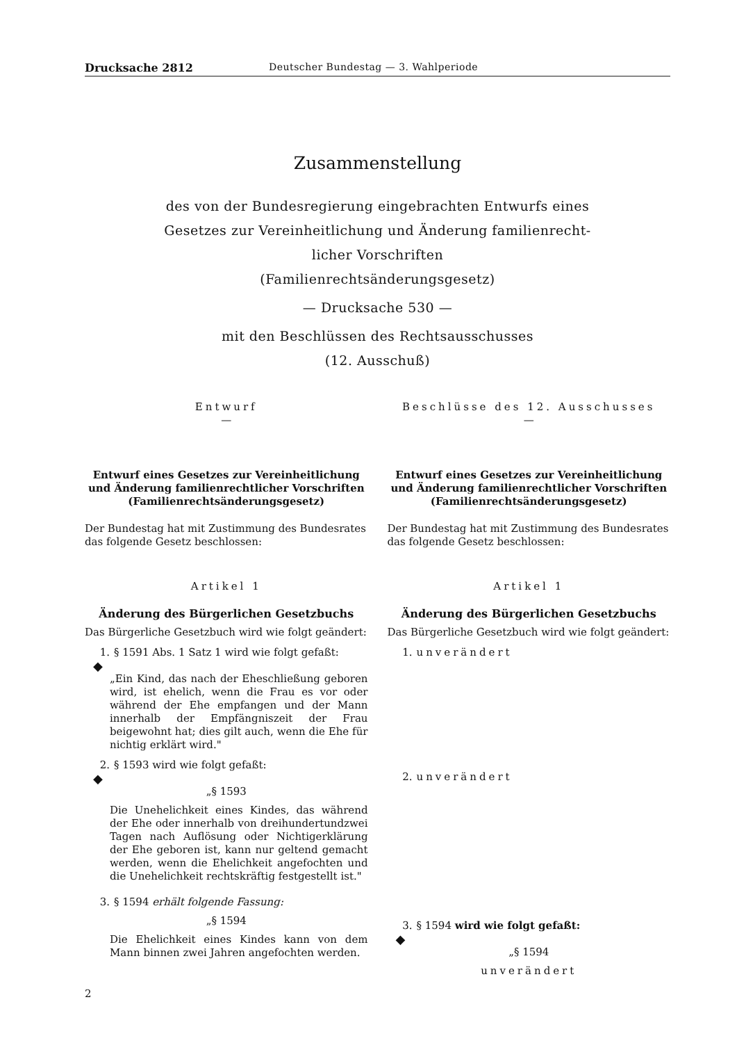Drucksache 2812 Deutscher Bundestag — 3. Wahlperiode
Zusammenstellung
des von der Bundesregierung eingebrachten Entwurfs eines
Gesetzes zur Vereinheitlichung und Änderung familienrecht-
licher Vorschriften
(Familienrechtsänderungsgesetz)
— Drucksache 530 —
mit den Beschlüssen des Rechtsausschusses
(12. Ausschuß)
Entwurf
—
Entwurf eines Gesetzes zur Vereinheitlichung und Änderung familienrechtlicher Vorschriften (Familienrechtsänderungsgesetz)
Der Bundestag hat mit Zustimmung des Bundesrates das folgende Gesetz beschlossen:
Artikel 1
Änderung des Bürgerlichen Gesetzbuchs
Das Bürgerliche Gesetzbuch wird wie folgt geändert:
1. § 1591 Abs. 1 Satz 1 wird wie folgt gefaßt:
◆
„Ein Kind, das nach der Eheschließung geboren wird, ist ehelich, wenn die Frau es vor oder während der Ehe empfangen und der Mann innerhalb der Empfängniszeit der Frau beigewohnt hat; dies gilt auch, wenn die Ehe für nichtig erklärt wird."
2. § 1593 wird wie folgt gefaßt:
◆
„§ 1593
Die Unehelichkeit eines Kindes, das während der Ehe oder innerhalb von dreihundertundzwei Tagen nach Auflösung oder Nichtigerklärung der Ehe geboren ist, kann nur geltend gemacht werden, wenn die Ehelichkeit angefochten und die Unehelichkeit rechtskräftig festgestellt ist."
3. § 1594 erhält folgende Fassung:
„§ 1594
Die Ehelichkeit eines Kindes kann von dem Mann binnen zwei Jahren angefochten werden.
Beschlüsse des 12. Ausschusses
—
Entwurf eines Gesetzes zur Vereinheitlichung und Änderung familienrechtlicher Vorschriften (Familienrechtsänderungsgesetz)
Der Bundestag hat mit Zustimmung des Bundesrates das folgende Gesetz beschlossen:
Artikel 1
Änderung des Bürgerlichen Gesetzbuchs
Das Bürgerliche Gesetzbuch wird wie folgt geändert:
1. unverändert
2. unverändert
3. § 1594 wird wie folgt gefaßt:
◆
„§ 1594
unverändert
2